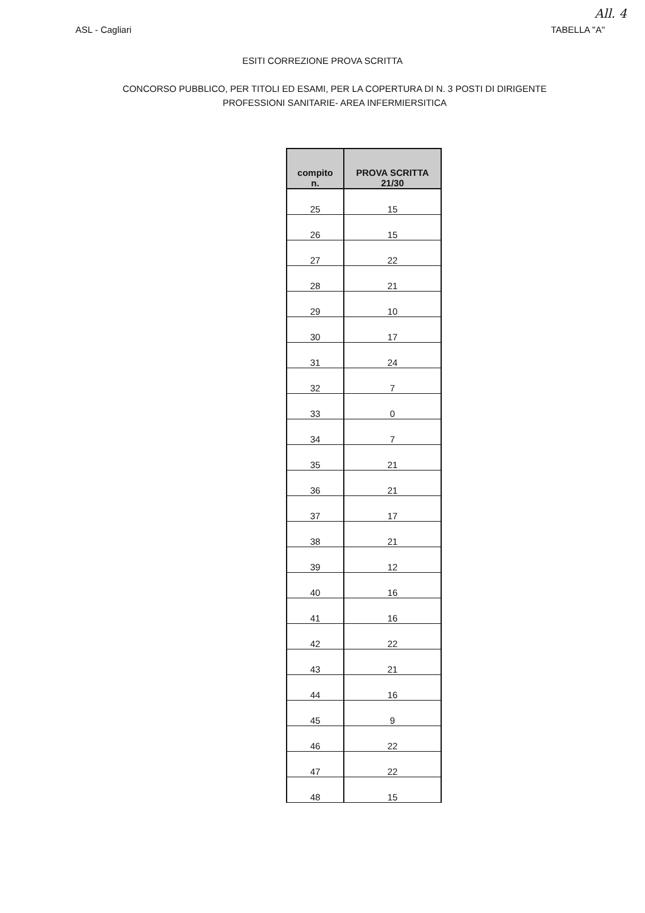All. 4
ASL - Cagliari TABELLA "A"
ESITI CORREZIONE PROVA SCRITTA
CONCORSO PUBBLICO, PER TITOLI ED ESAMI, PER LA COPERTURA DI N. 3 POSTI DI DIRIGENTE
PROFESSIONI SANITARIE- AREA INFERMIERSITICA
| compito n. | PROVA SCRITTA 21/30 |
| --- | --- |
| 25 | 15 |
| 26 | 15 |
| 27 | 22 |
| 28 | 21 |
| 29 | 10 |
| 30 | 17 |
| 31 | 24 |
| 32 | 7 |
| 33 | 0 |
| 34 | 7 |
| 35 | 21 |
| 36 | 21 |
| 37 | 17 |
| 38 | 21 |
| 39 | 12 |
| 40 | 16 |
| 41 | 16 |
| 42 | 22 |
| 43 | 21 |
| 44 | 16 |
| 45 | 9 |
| 46 | 22 |
| 47 | 22 |
| 48 | 15 |